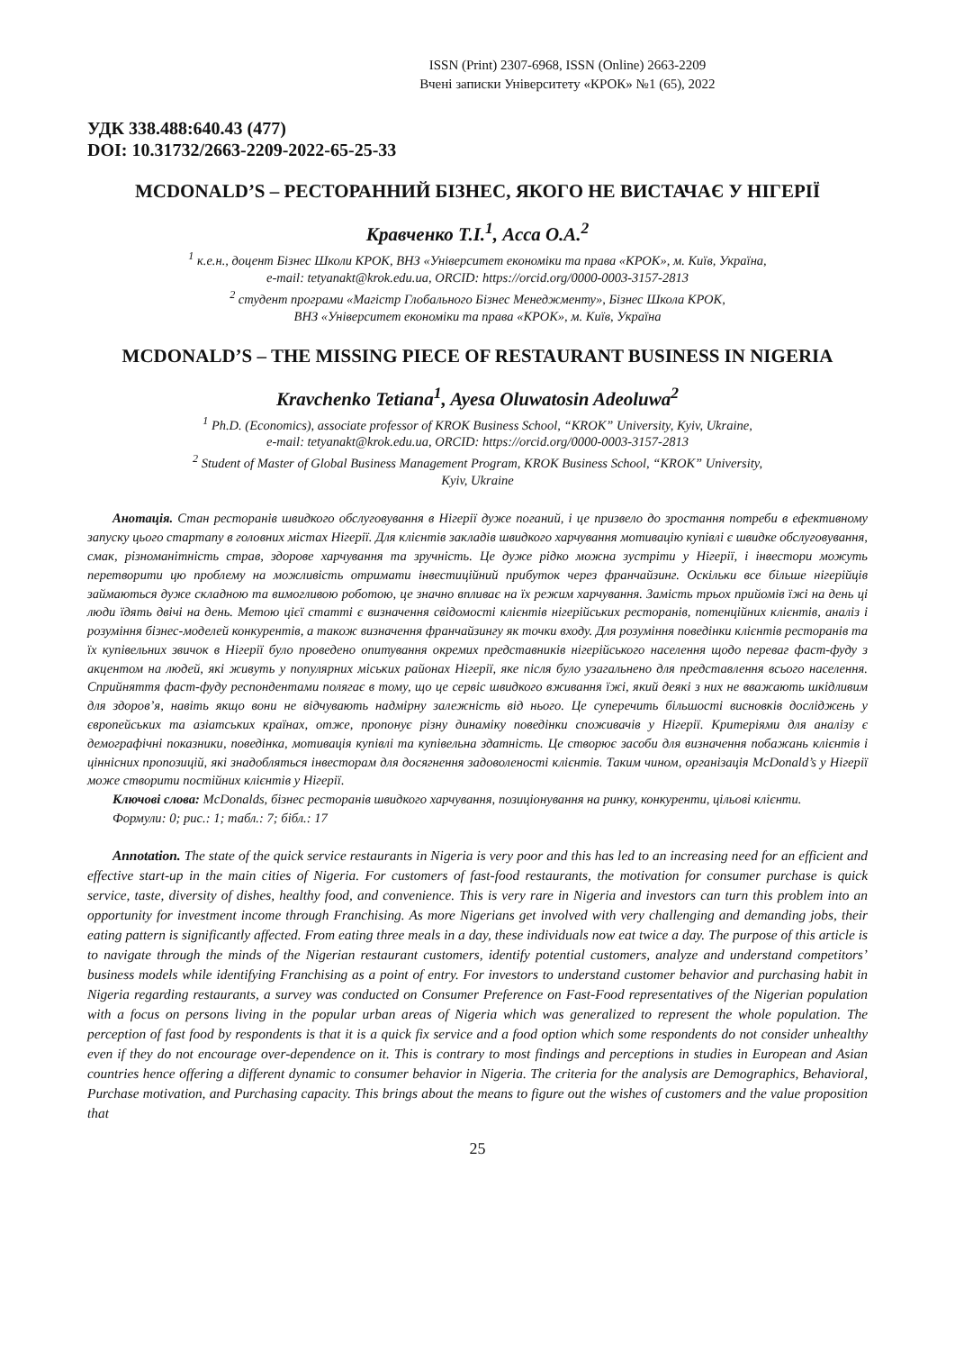ISSN (Print) 2307-6968, ISSN (Online) 2663-2209
Вчені записки Університету «КРОК» №1 (65), 2022
УДК 338.488:640.43 (477)
DOI: 10.31732/2663-2209-2022-65-25-33
MCDONALD’S – РЕСТОРАННИЙ БІЗНЕС, ЯКОГО НЕ ВИСТАЧАЄ У НІГЕРІЇ
Кравченко Т.І.<sup>1</sup>, Асса О.А.<sup>2</sup>
<sup>1</sup> к.е.н., доцент Бізнес Школи КРОК, ВНЗ «Університет економіки та права «КРОК», м. Київ, Україна,
e-mail: tetyanakt@krok.edu.ua, ORCID: https://orcid.org/0000-0003-3157-2813
<sup>2</sup> студент програми «Магістр Глобального Бізнес Менеджменту», Бізнес Школа КРОК,
ВНЗ «Університет економіки та права «КРОК», м. Київ, Україна
MCDONALD’S – THE MISSING PIECE OF RESTAURANT BUSINESS IN NIGERIA
Kravchenko Tetiana<sup>1</sup>, Ayesa Oluwatosin Adeoluwa<sup>2</sup>
<sup>1</sup> Ph.D. (Economics), associate professor of KROK Business School, “KROK” University, Kyiv, Ukraine,
e-mail: tetyanakt@krok.edu.ua, ORCID: https://orcid.org/0000-0003-3157-2813
<sup>2</sup> Student of Master of Global Business Management Program, KROK Business School, “KROK” University,
Kyiv, Ukraine
Анотація. Стан ресторанів швидкого обслуговування в Нігерії дуже поганий, і це призвело до зростання потреби в ефективному запуску цього стартапу в головних містах Нігерії. Для клієнтів закладів швидкого харчування мотивацію купівлі є швидке обслуговування, смак, різноманітність страв, здорове харчування та зручність. Це дуже рідко можна зустріти у Нігерії, і інвестори можуть перетворити цю проблему на можливість отримати інвестиційний прибуток через франчайзинг. Оскільки все більше нігерійців займаються дуже складною та вимогливою роботою, це значно впливає на їх режим харчування. Замість трьох прийомів їжі на день ці люди їдять двічі на день. Метою цієї статті є визначення свідомості клієнтів нігерійських ресторанів, потенційних клієнтів, аналіз і розуміння бізнес-моделей конкурентів, а також визначення франчайзингу як точки входу. Для розуміння поведінки клієнтів ресторанів та їх купівельних звичок в Нігерії було проведено опитування окремих представників нігерійського населення щодо переваг фаст-фуду з акцентом на людей, які живуть у популярних міських районах Нігерії, яке після було узагальнено для представлення всього населення. Сприйняття фаст-фуду респондентами полягає в тому, що це сервіс швидкого вживання їжі, який деякі з них не вважають шкідливим для здоров’я, навіть якщо вони не відчувають надмірну залежність від нього. Це суперечить більшості висновків досліджень у європейських та азіатських країнах, отже, пропонує різну динаміку поведінки споживачів у Нігерії. Критеріями для аналізу є демографічні показники, поведінка, мотивація купівлі та купівельна здатність. Це створює засоби для визначення побажань клієнтів і ціннісних пропозицій, які знадобляться інвесторам для досягнення задоволеності клієнтів. Таким чином, організація McDonald’s у Нігерії може створити постійних клієнтів у Нігерії.
Ключові слова: McDonalds, бізнес ресторанів швидкого харчування, позиціонування на ринку, конкуренти, цільові клієнти.
Формули: 0; рис.: 1; табл.: 7; бібл.: 17
Annotation. The state of the quick service restaurants in Nigeria is very poor and this has led to an increasing need for an efficient and effective start-up in the main cities of Nigeria. For customers of fast-food restaurants, the motivation for consumer purchase is quick service, taste, diversity of dishes, healthy food, and convenience. This is very rare in Nigeria and investors can turn this problem into an opportunity for investment income through Franchising. As more Nigerians get involved with very challenging and demanding jobs, their eating pattern is significantly affected. From eating three meals in a day, these individuals now eat twice a day. The purpose of this article is to navigate through the minds of the Nigerian restaurant customers, identify potential customers, analyze and understand competitors’ business models while identifying Franchising as a point of entry. For investors to understand customer behavior and purchasing habit in Nigeria regarding restaurants, a survey was conducted on Consumer Preference on Fast-Food representatives of the Nigerian population with a focus on persons living in the popular urban areas of Nigeria which was generalized to represent the whole population. The perception of fast food by respondents is that it is a quick fix service and a food option which some respondents do not consider unhealthy even if they do not encourage over-dependence on it. This is contrary to most findings and perceptions in studies in European and Asian countries hence offering a different dynamic to consumer behavior in Nigeria. The criteria for the analysis are Demographics, Behavioral, Purchase motivation, and Purchasing capacity. This brings about the means to figure out the wishes of customers and the value proposition that
25